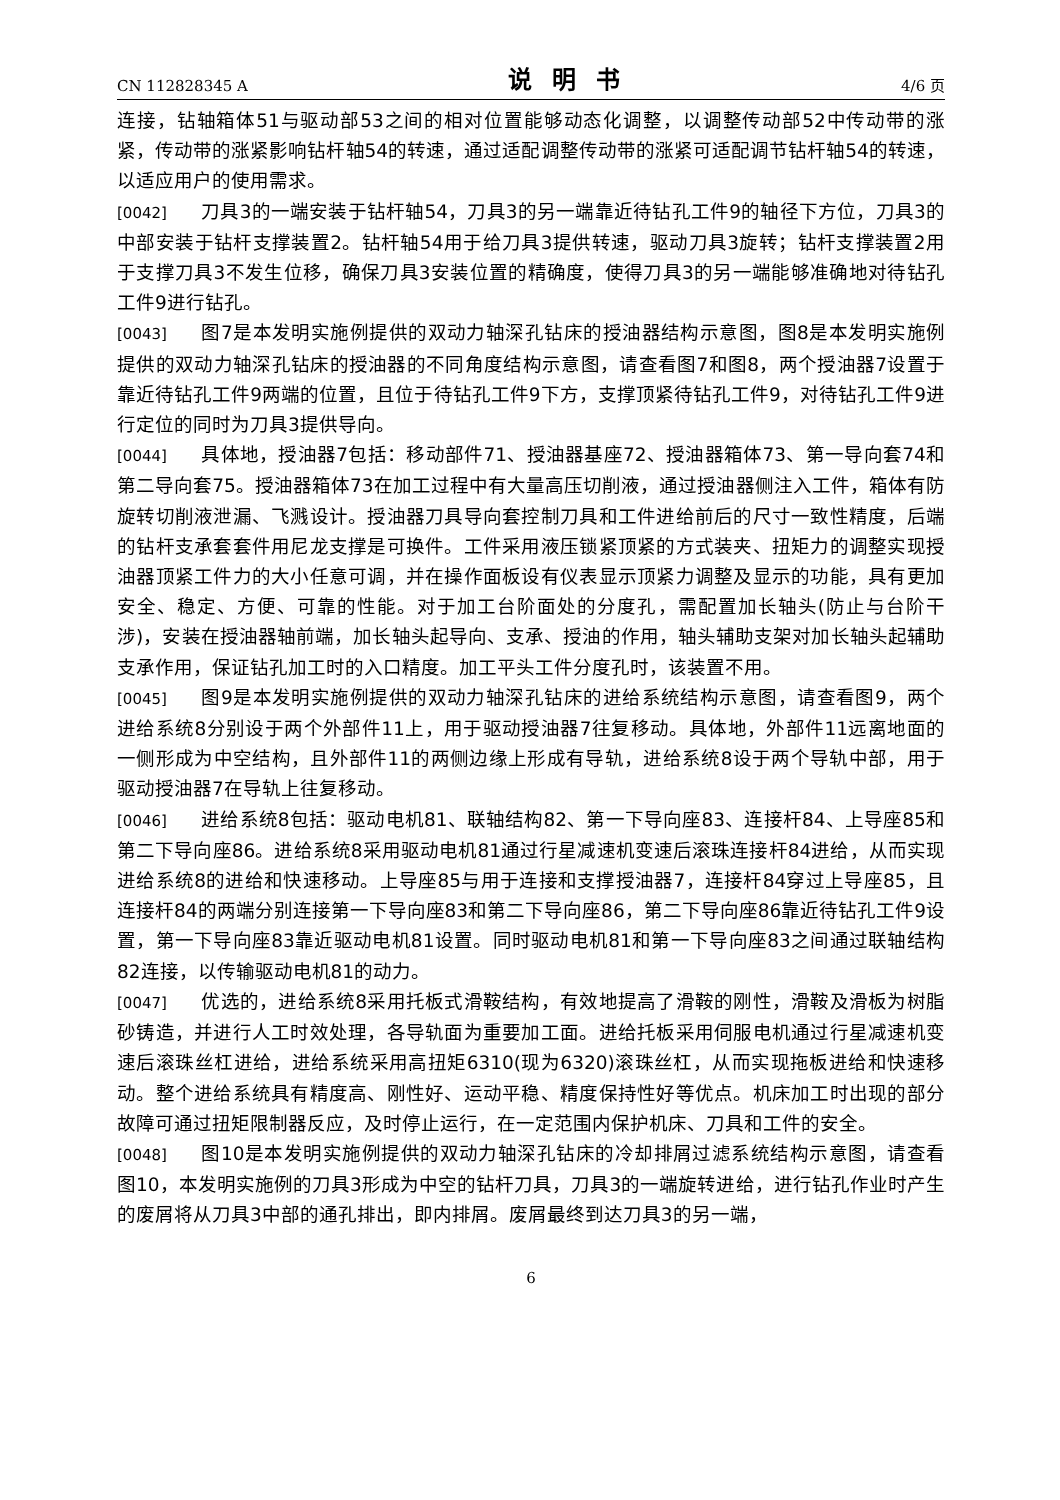CN 112828345 A 说明书 4/6 页
连接，钻轴箱体51与驱动部53之间的相对位置能够动态化调整，以调整传动部52中传动带的涨紧，传动带的涨紧影响钻杆轴54的转速，通过适配调整传动带的涨紧可适配调节钻杆轴54的转速，以适应用户的使用需求。
[0042] 刀具3的一端安装于钻杆轴54，刀具3的另一端靠近待钻孔工件9的轴径下方位，刀具3的中部安装于钻杆支撑装置2。钻杆轴54用于给刀具3提供转速，驱动刀具3旋转；钻杆支撑装置2用于支撑刀具3不发生位移，确保刀具3安装位置的精确度，使得刀具3的另一端能够准确地对待钻孔工件9进行钻孔。
[0043] 图7是本发明实施例提供的双动力轴深孔钻床的授油器结构示意图，图8是本发明实施例提供的双动力轴深孔钻床的授油器的不同角度结构示意图，请查看图7和图8，两个授油器7设置于靠近待钻孔工件9两端的位置，且位于待钻孔工件9下方，支撑顶紧待钻孔工件9，对待钻孔工件9进行定位的同时为刀具3提供导向。
[0044] 具体地，授油器7包括：移动部件71、授油器基座72、授油器箱体73、第一导向套74和第二导向套75。授油器箱体73在加工过程中有大量高压切削液，通过授油器侧注入工件，箱体有防旋转切削液泄漏、飞溅设计。授油器刀具导向套控制刀具和工件进给前后的尺寸一致性精度，后端的钻杆支承套套件用尼龙支撑是可换件。工件采用液压锁紧顶紧的方式装夹、扭矩力的调整实现授油器顶紧工件力的大小任意可调，并在操作面板设有仪表显示顶紧力调整及显示的功能，具有更加安全、稳定、方便、可靠的性能。对于加工台阶面处的分度孔，需配置加长轴头(防止与台阶干涉)，安装在授油器轴前端，加长轴头起导向、支承、授油的作用，轴头辅助支架对加长轴头起辅助支承作用，保证钻孔加工时的入口精度。加工平头工件分度孔时，该装置不用。
[0045] 图9是本发明实施例提供的双动力轴深孔钻床的进给系统结构示意图，请查看图9，两个进给系统8分别设于两个外部件11上，用于驱动授油器7往复移动。具体地，外部件11远离地面的一侧形成为中空结构，且外部件11的两侧边缘上形成有导轨，进给系统8设于两个导轨中部，用于驱动授油器7在导轨上往复移动。
[0046] 进给系统8包括：驱动电机81、联轴结构82、第一下导向座83、连接杆84、上导座85和第二下导向座86。进给系统8采用驱动电机81通过行星减速机变速后滚珠连接杆84进给，从而实现进给系统8的进给和快速移动。上导座85与用于连接和支撑授油器7，连接杆84穿过上导座85，且连接杆84的两端分别连接第一下导向座83和第二下导向座86，第二下导向座86靠近待钻孔工件9设置，第一下导向座83靠近驱动电机81设置。同时驱动电机81和第一下导向座83之间通过联轴结构82连接，以传输驱动电机81的动力。
[0047] 优选的，进给系统8采用托板式滑鞍结构，有效地提高了滑鞍的刚性，滑鞍及滑板为树脂砂铸造，并进行人工时效处理，各导轨面为重要加工面。进给托板采用伺服电机通过行星减速机变速后滚珠丝杠进给，进给系统采用高扭矩6310(现为6320)滚珠丝杠，从而实现拖板进给和快速移动。整个进给系统具有精度高、刚性好、运动平稳、精度保持性好等优点。机床加工时出现的部分故障可通过扭矩限制器反应，及时停止运行，在一定范围内保护机床、刀具和工件的安全。
[0048] 图10是本发明实施例提供的双动力轴深孔钻床的冷却排屑过滤系统结构示意图，请查看图10，本发明实施例的刀具3形成为中空的钻杆刀具，刀具3的一端旋转进给，进行钻孔作业时产生的废屑将从刀具3中部的通孔排出，即内排屑。废屑最终到达刀具3的另一端，
6